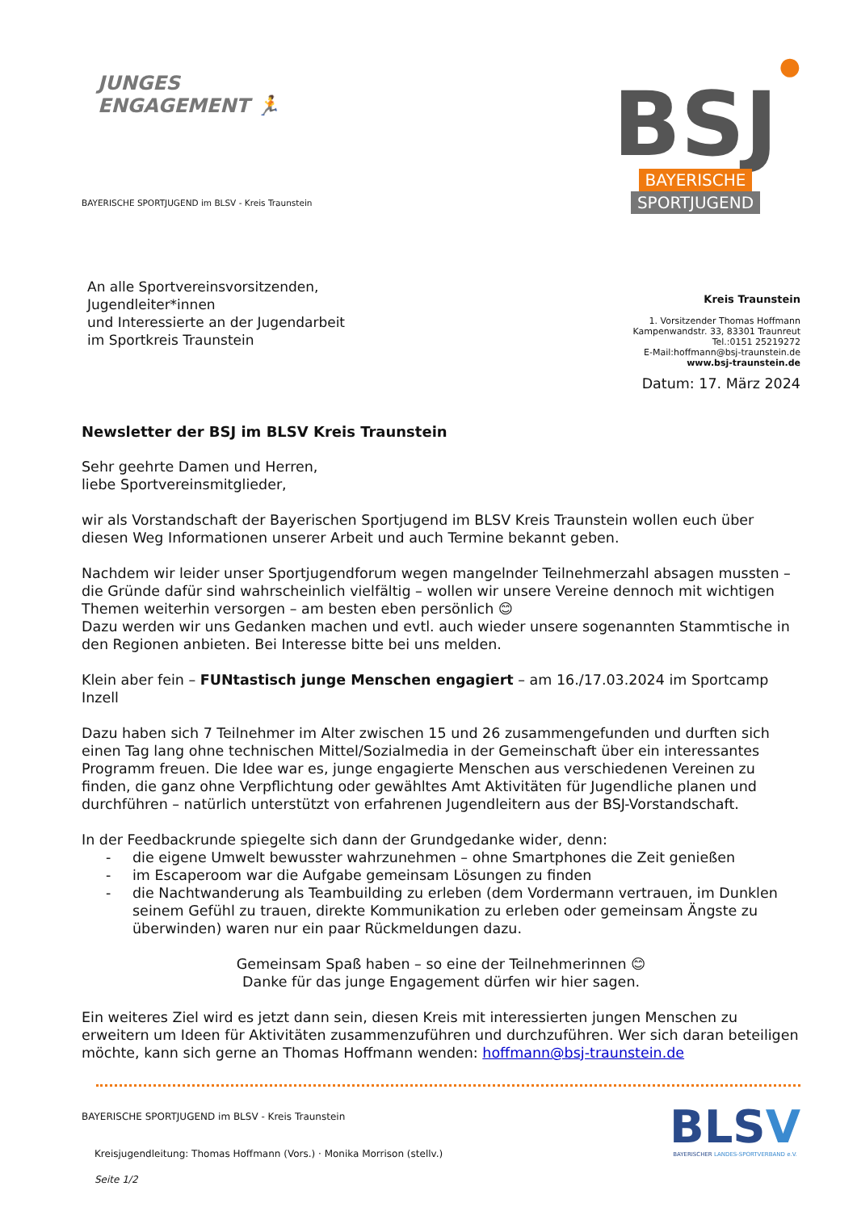JUNGES
ENGAGEMENT 🏃
BAYERISCHE SPORTJUGEND im BLSV - Kreis Traunstein
●
BSJ
BAYERISCHE
SPORTJUGEND
An alle Sportvereinsvorsitzenden,
Jugendleiter*innen
und Interessierte an der Jugendarbeit
im Sportkreis Traunstein
Kreis Traunstein
1. Vorsitzender Thomas Hoffmann
Kampenwandstr. 33, 83301 Traunreut
Tel.:0151 25219272
E-Mail:hoffmann@bsj-traunstein.de
www.bsj-traunstein.de
Datum: 17. März 2024
Newsletter der BSJ im BLSV Kreis Traunstein
Sehr geehrte Damen und Herren,
liebe Sportvereinsmitglieder,
wir als Vorstandschaft der Bayerischen Sportjugend im BLSV Kreis Traunstein wollen euch über diesen Weg Informationen unserer Arbeit und auch Termine bekannt geben.
Nachdem wir leider unser Sportjugendforum wegen mangelnder Teilnehmerzahl absagen mussten – die Gründe dafür sind wahrscheinlich vielfältig – wollen wir unsere Vereine dennoch mit wichtigen Themen weiterhin versorgen – am besten eben persönlich 😊
Dazu werden wir uns Gedanken machen und evtl. auch wieder unsere sogenannten Stammtische in den Regionen anbieten. Bei Interesse bitte bei uns melden.
Klein aber fein – FUNtastisch junge Menschen engagiert – am 16./17.03.2024 im Sportcamp Inzell
Dazu haben sich 7 Teilnehmer im Alter zwischen 15 und 26 zusammengefunden und durften sich einen Tag lang ohne technischen Mittel/Sozialmedia in der Gemeinschaft über ein interessantes Programm freuen. Die Idee war es, junge engagierte Menschen aus verschiedenen Vereinen zu finden, die ganz ohne Verpflichtung oder gewähltes Amt Aktivitäten für Jugendliche planen und durchführen – natürlich unterstützt von erfahrenen Jugendleitern aus der BSJ-Vorstandschaft.
In der Feedbackrunde spiegelte sich dann der Grundgedanke wider, denn:
- die eigene Umwelt bewusster wahrzunehmen – ohne Smartphones die Zeit genießen
- im Escaperoom war die Aufgabe gemeinsam Lösungen zu finden
- die Nachtwanderung als Teambuilding zu erleben (dem Vordermann vertrauen, im Dunklen seinem Gefühl zu trauen, direkte Kommunikation zu erleben oder gemeinsam Ängste zu überwinden) waren nur ein paar Rückmeldungen dazu.
Gemeinsam Spaß haben – so eine der Teilnehmerinnen 😊
Danke für das junge Engagement dürfen wir hier sagen.
Ein weiteres Ziel wird es jetzt dann sein, diesen Kreis mit interessierten jungen Menschen zu erweitern um Ideen für Aktivitäten zusammenzuführen und durchzuführen. Wer sich daran beteiligen möchte, kann sich gerne an Thomas Hoffmann wenden: hoffmann@bsj-traunstein.de
BAYERISCHE SPORTJUGEND im BLSV - Kreis Traunstein
Kreisjugendleitung: Thomas Hoffmann (Vors.) · Monika Morrison (stellv.)
Seite 1/2
BLSV
BAYERISCHER LANDES-SPORTVERBAND e.V.